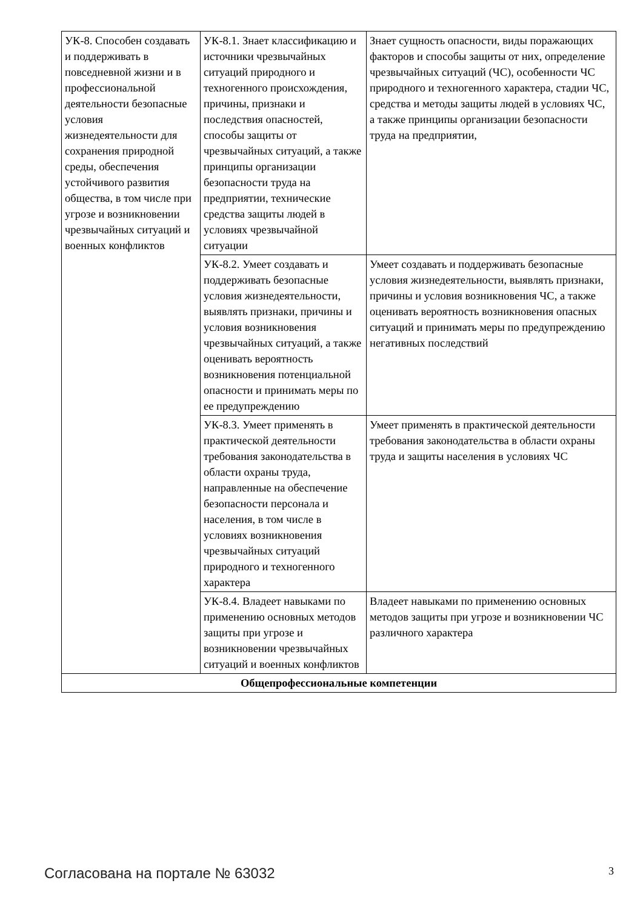| УК-8. Способен создавать и поддерживать в повседневной жизни и в профессиональной деятельности безопасные условия жизнедеятельности для сохранения природной среды, обеспечения устойчивого развития общества, в том числе при угрозе и возникновении чрезвычайных ситуаций и военных конфликтов | УК-8.1. Знает классификацию и источники чрезвычайных ситуаций природного и техногенного происхождения, причины, признаки и последствия опасностей, способы защиты от чрезвычайных ситуаций, а также принципы организации безопасности труда на предприятии, технические средства защиты людей в условиях чрезвычайной ситуации | Знает сущность опасности, виды поражающих факторов и способы защиты от них, определение чрезвычайных ситуаций (ЧС), особенности ЧС природного и техногенного характера, стадии ЧС, средства и методы защиты людей в условиях ЧС, а также принципы организации безопасности труда на предприятии, |
| | УК-8.2. Умеет создавать и поддерживать безопасные условия жизнедеятельности, выявлять признаки, причины и условия возникновения чрезвычайных ситуаций, а также оценивать вероятность возникновения потенциальной опасности и принимать меры по ее предупреждению | Умеет создавать и поддерживать безопасные условия жизнедеятельности, выявлять признаки, причины и условия возникновения ЧС, а также оценивать вероятность возникновения опасных ситуаций и принимать меры по предупреждению негативных последствий |
| | УК-8.3. Умеет применять в практической деятельности требования законодательства в области охраны труда, направленные на обеспечение безопасности персонала и населения, в том числе в условиях возникновения чрезвычайных ситуаций природного и техногенного характера | Умеет применять в практической деятельности требования законодательства в области охраны труда и защиты населения в условиях ЧС |
| | УК-8.4. Владеет навыками по применению основных методов защиты при угрозе и возникновении чрезвычайных ситуаций и военных конфликтов | Владеет навыками по применению основных методов защиты при угрозе и возникновении ЧС различного характера |
| Общепрофессиональные компетенции | | |
Согласована на портале № 63032 3